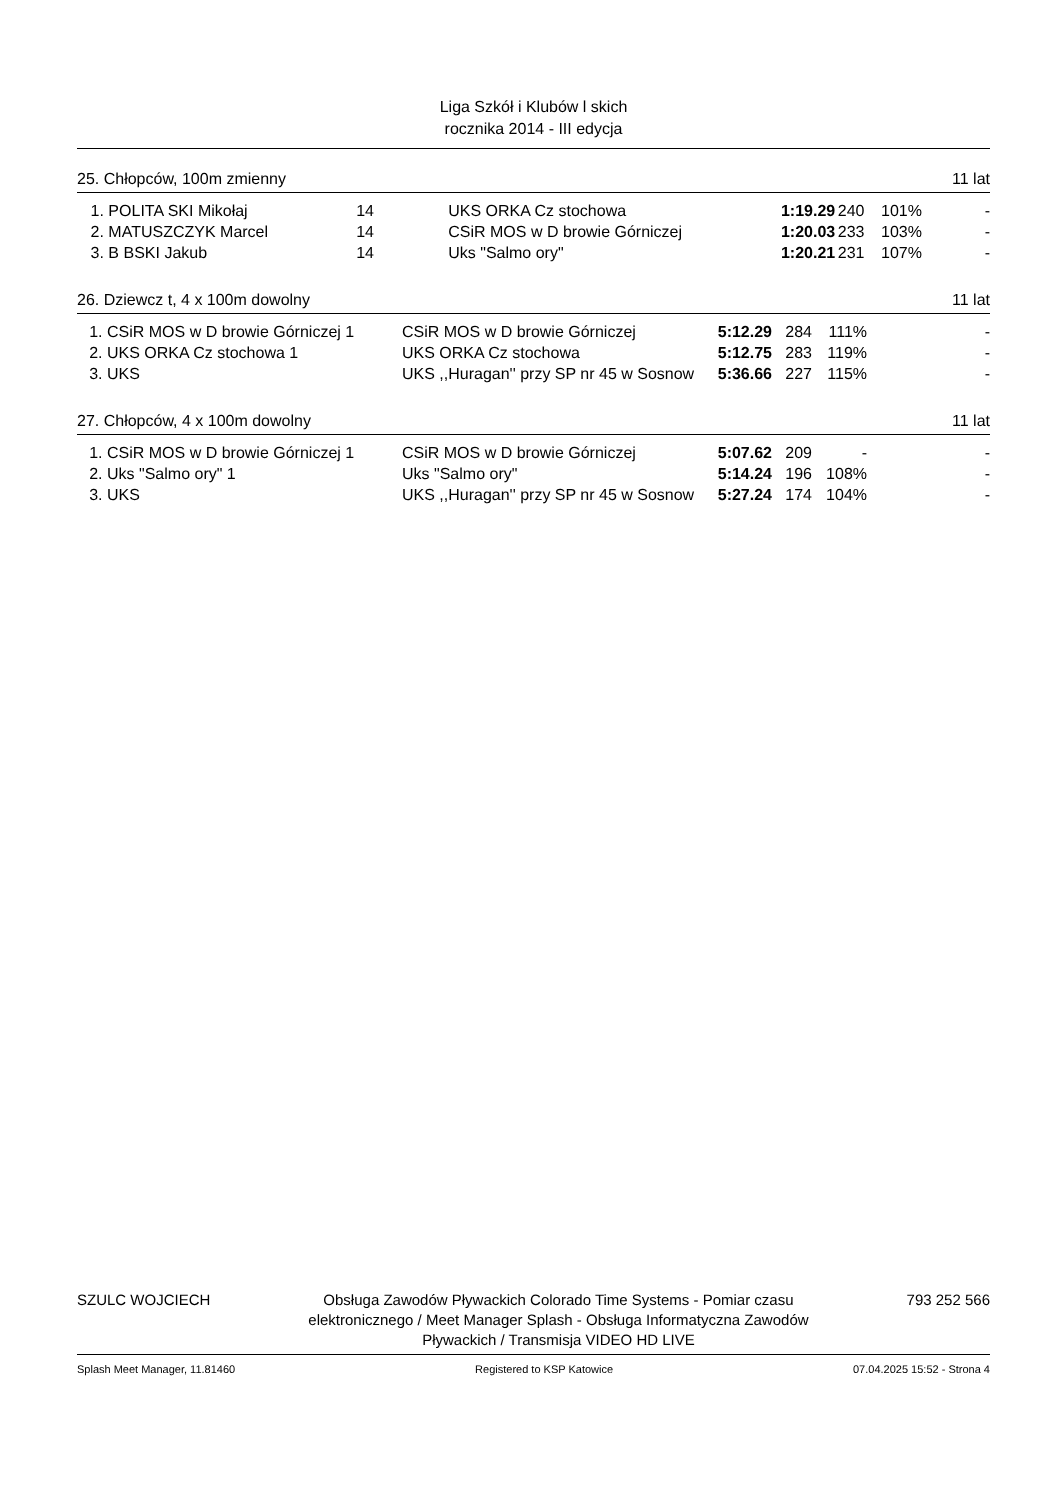Liga Szkół i Klubów l skich
rocznika 2014 - III edycja
25. Chłopców, 100m zmienny 11 lat
| 1. | POLITA SKI Mikołaj | 14 | UKS ORKA Cz stochowa | 1:19.29 | 240 | 101% | - |
| 2. | MATUSZCZYK Marcel | 14 | CSiR MOS w D browie Górniczej | 1:20.03 | 233 | 103% | - |
| 3. | B BSKI Jakub | 14 | Uks "Salmo ory" | 1:20.21 | 231 | 107% | - |
26. Dziewcz t, 4 x 100m dowolny 11 lat
| 1. | CSiR MOS w D browie Górniczej 1 | CSiR MOS w D browie Górniczej | 5:12.29 | 284 | 111% | - |
| 2. | UKS ORKA Cz stochowa 1 | UKS ORKA Cz stochowa | 5:12.75 | 283 | 119% | - |
| 3. | UKS | UKS ,,Huragan'' przy SP nr 45 w Sosnow | 5:36.66 | 227 | 115% | - |
27. Chłopców, 4 x 100m dowolny 11 lat
| 1. | CSiR MOS w D browie Górniczej 1 | CSiR MOS w D browie Górniczej | 5:07.62 | 209 | - | - |
| 2. | Uks "Salmo ory" 1 | Uks "Salmo ory" | 5:14.24 | 196 | 108% | - |
| 3. | UKS | UKS ,,Huragan'' przy SP nr 45 w Sosnow | 5:27.24 | 174 | 104% | - |
SZULC WOJCIECH Obsługa Zawodów Pływackich Colorado Time Systems - Pomiar czasu elektronicznego / Meet Manager Splash - Obsługa Informatyczna Zawodów Pływackich / Transmisja VIDEO HD LIVE 793 252 566
Splash Meet Manager, 11.81460 Registered to KSP Katowice 07.04.2025 15:52 - Strona 4